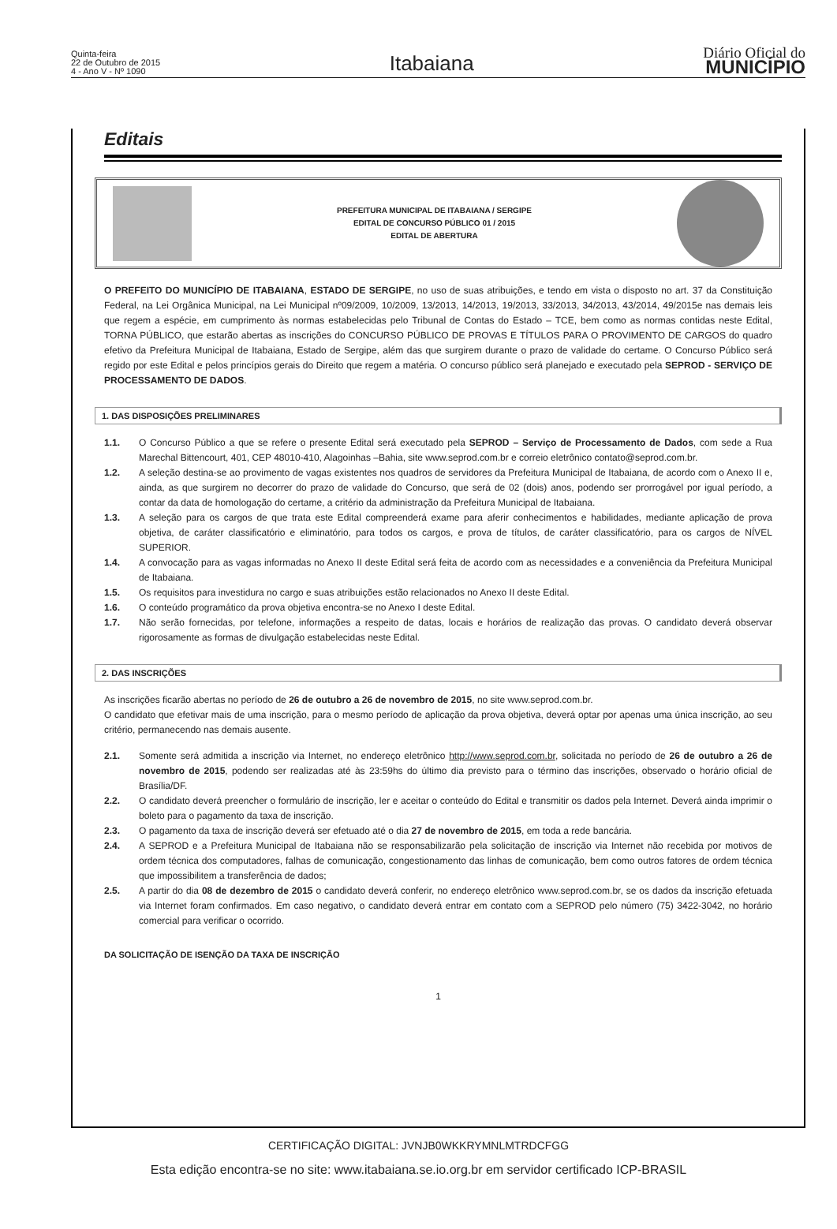Quinta-feira
22 de Outubro de 2015
4 - Ano V - Nº 1090
Itabaiana
Diário Oficial do
MUNICÍPIO
Editais
PREFEITURA MUNICIPAL DE ITABAIANA / SERGIPE
EDITAL DE CONCURSO PÚBLICO 01 / 2015
EDITAL DE ABERTURA
O PREFEITO DO MUNICÍPIO DE ITABAIANA, ESTADO DE SERGIPE, no uso de suas atribuições, e tendo em vista o disposto no art. 37 da Constituição Federal, na Lei Orgânica Municipal, na Lei Municipal nº09/2009, 10/2009, 13/2013, 14/2013, 19/2013, 33/2013, 34/2013, 43/2014, 49/2015e nas demais leis que regem a espécie, em cumprimento às normas estabelecidas pelo Tribunal de Contas do Estado – TCE, bem como as normas contidas neste Edital, TORNA PÚBLICO, que estarão abertas as inscrições do CONCURSO PÚBLICO DE PROVAS E TÍTULOS PARA O PROVIMENTO DE CARGOS do quadro efetivo da Prefeitura Municipal de Itabaiana, Estado de Sergipe, além das que surgirem durante o prazo de validade do certame. O Concurso Público será regido por este Edital e pelos princípios gerais do Direito que regem a matéria. O concurso público será planejado e executado pela SEPROD - SERVIÇO DE PROCESSAMENTO DE DADOS.
1. DAS DISPOSIÇÕES PRELIMINARES
1.1. O Concurso Público a que se refere o presente Edital será executado pela SEPROD – Serviço de Processamento de Dados, com sede a Rua Marechal Bittencourt, 401, CEP 48010-410, Alagoinhas –Bahia, site www.seprod.com.br e correio eletrônico contato@seprod.com.br.
1.2. A seleção destina-se ao provimento de vagas existentes nos quadros de servidores da Prefeitura Municipal de Itabaiana, de acordo com o Anexo II e, ainda, as que surgirem no decorrer do prazo de validade do Concurso, que será de 02 (dois) anos, podendo ser prorrogável por igual período, a contar da data de homologação do certame, a critério da administração da Prefeitura Municipal de Itabaiana.
1.3. A seleção para os cargos de que trata este Edital compreenderá exame para aferir conhecimentos e habilidades, mediante aplicação de prova objetiva, de caráter classificatório e eliminatório, para todos os cargos, e prova de títulos, de caráter classificatório, para os cargos de NÍVEL SUPERIOR.
1.4. A convocação para as vagas informadas no Anexo II deste Edital será feita de acordo com as necessidades e a conveniência da Prefeitura Municipal de Itabaiana.
1.5. Os requisitos para investidura no cargo e suas atribuições estão relacionados no Anexo II deste Edital.
1.6. O conteúdo programático da prova objetiva encontra-se no Anexo I deste Edital.
1.7. Não serão fornecidas, por telefone, informações a respeito de datas, locais e horários de realização das provas. O candidato deverá observar rigorosamente as formas de divulgação estabelecidas neste Edital.
2. DAS INSCRIÇÕES
As inscrições ficarão abertas no período de 26 de outubro a 26 de novembro de 2015, no site www.seprod.com.br.
O candidato que efetivar mais de uma inscrição, para o mesmo período de aplicação da prova objetiva, deverá optar por apenas uma única inscrição, ao seu critério, permanecendo nas demais ausente.
2.1. Somente será admitida a inscrição via Internet, no endereço eletrônico http://www.seprod.com.br, solicitada no período de 26 de outubro a 26 de novembro de 2015, podendo ser realizadas até às 23:59hs do último dia previsto para o término das inscrições, observado o horário oficial de Brasília/DF.
2.2. O candidato deverá preencher o formulário de inscrição, ler e aceitar o conteúdo do Edital e transmitir os dados pela Internet. Deverá ainda imprimir o boleto para o pagamento da taxa de inscrição.
2.3. O pagamento da taxa de inscrição deverá ser efetuado até o dia 27 de novembro de 2015, em toda a rede bancária.
2.4. A SEPROD e a Prefeitura Municipal de Itabaiana não se responsabilizarão pela solicitação de inscrição via Internet não recebida por motivos de ordem técnica dos computadores, falhas de comunicação, congestionamento das linhas de comunicação, bem como outros fatores de ordem técnica que impossibilitem a transferência de dados;
2.5. A partir do dia 08 de dezembro de 2015 o candidato deverá conferir, no endereço eletrônico www.seprod.com.br, se os dados da inscrição efetuada via Internet foram confirmados. Em caso negativo, o candidato deverá entrar em contato com a SEPROD pelo número (75) 3422-3042, no horário comercial para verificar o ocorrido.
DA SOLICITAÇÃO DE ISENÇÃO DA TAXA DE INSCRIÇÃO
1
CERTIFICAÇÃO DIGITAL: JVNJB0WKKRYMNLMTRDCFGG
Esta edição encontra-se no site: www.itabaiana.se.io.org.br em servidor certificado ICP-BRASIL